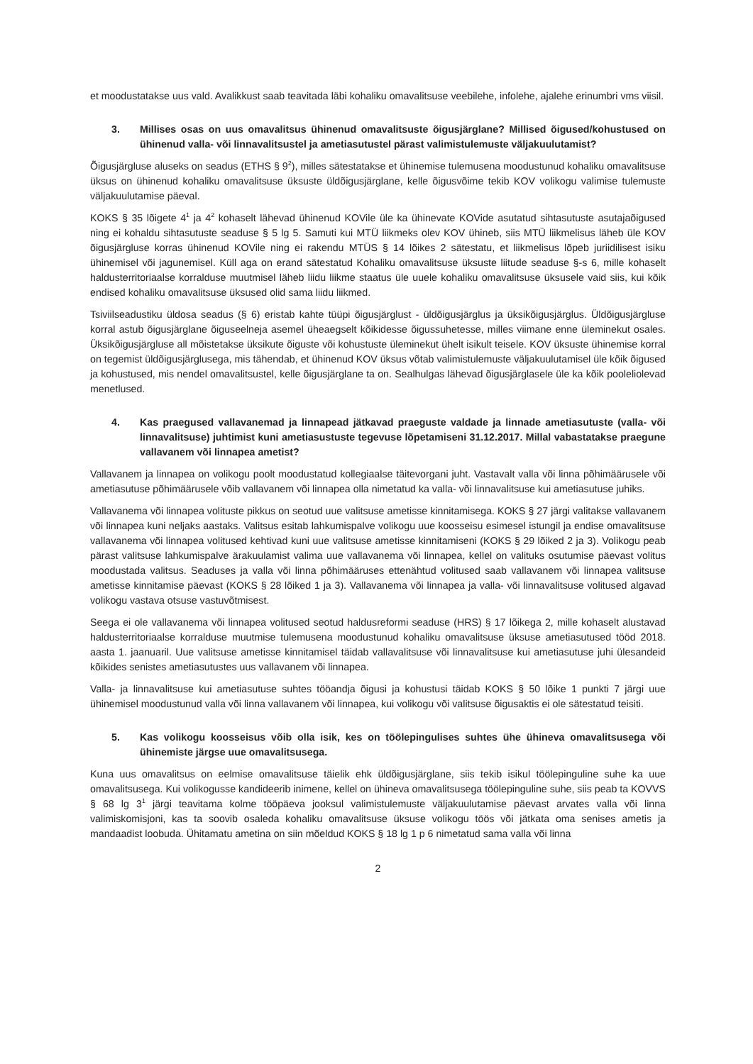et moodustatakse uus vald. Avalikkust saab teavitada läbi kohaliku omavalitsuse veebilehe, infolehe, ajalehe erinumbri vms viisil.
3. Millises osas on uus omavalitsus ühinenud omavalitsuste õigusjärglane? Millised õigused/kohustused on ühinenud valla- või linnavalitsustel ja ametiasutustel pärast valimistulemuste väljakuulutamist?
Õigusjärgluse aluseks on seadus (ETHS § 9<sup>2</sup>), milles sätestatakse et ühinemise tulemusena moodustunud kohaliku omavalitsuse üksus on ühinenud kohaliku omavalitsuse üksuste üldõigusjärglane, kelle õigusvõime tekib KOV volikogu valimise tulemuste väljakuulutamise päeval.
KOKS § 35 lõigete 4<sup>1</sup> ja 4<sup>2</sup> kohaselt lähevad ühinenud KOVile üle ka ühinevate KOVide asutatud sihtasutuste asutajaõigused ning ei kohaldu sihtasutuste seaduse § 5 lg 5. Samuti kui MTÜ liikmeks olev KOV ühineb, siis MTÜ liikmelisus läheb üle KOV õigusjärgluse korras ühinenud KOVile ning ei rakendu MTÜS § 14 lõikes 2 sätestatu, et liikmelisus lõpeb juriidilisest isiku ühinemisel või jagunemisel. Küll aga on erand sätestatud Kohaliku omavalitsuse üksuste liitude seaduse §-s 6, mille kohaselt haldusterritoriaalse korralduse muutmisel läheb liidu liikme staatus üle uuele kohaliku omavalitsuse üksusele vaid siis, kui kõik endised kohaliku omavalitsuse üksused olid sama liidu liikmed.
Tsiviilseadustiku üldosa seadus (§ 6) eristab kahte tüüpi õigusjärglust - üldõigusjärglus ja üksikõigusjärglus. Üldõigusjärgluse korral astub õigusjärglane õiguseelneja asemel üheaegselt kõikidesse õigussuhetesse, milles viimane enne üleminekut osales. Üksikõigusjärgluse all mõistetakse üksikute õiguste või kohustuste üleminekut ühelt isikult teisele. KOV üksuste ühinemise korral on tegemist üldõigusjärglusega, mis tähendab, et ühinenud KOV üksus võtab valimistulemuste väljakuulutamisel üle kõik õigused ja kohustused, mis nendel omavalitsustel, kelle õigusjärglane ta on. Sealhulgas lähevad õigusjärglasele üle ka kõik pooleliolevad menetlused.
4. Kas praegused vallavanemad ja linnapead jätkavad praeguste valdade ja linnade ametiasutuste (valla- või linnavalitsuse) juhtimist kuni ametiasustuste tegevuse lõpetamiseni 31.12.2017. Millal vabastatakse praegune vallavanem või linnapea ametist?
Vallavanem ja linnapea on volikogu poolt moodustatud kollegiaalse täitevorgani juht. Vastavalt valla või linna põhimäärusele või ametiasutuse põhimäärusele võib vallavanem või linnapea olla nimetatud ka valla- või linnavalitsuse kui ametiasutuse juhiks.
Vallavanema või linnapea volituste pikkus on seotud uue valitsuse ametisse kinnitamisega. KOKS § 27 järgi valitakse vallavanem või linnapea kuni neljaks aastaks. Valitsus esitab lahkumispalve volikogu uue koosseisu esimesel istungil ja endise omavalitsuse vallavanema või linnapea volitused kehtivad kuni uue valitsuse ametisse kinnitamiseni (KOKS § 29 lõiked 2 ja 3). Volikogu peab pärast valitsuse lahkumispalve ärakuulamist valima uue vallavanema või linnapea, kellel on valituks osutumise päevast volitus moodustada valitsus. Seaduses ja valla või linna põhimääruses ettenähtud volitused saab vallavanem või linnapea valitsuse ametisse kinnitamise päevast (KOKS § 28 lõiked 1 ja 3). Vallavanema või linnapea ja valla- või linnavalitsuse volitused algavad volikogu vastava otsuse vastuvõtmisest.
Seega ei ole vallavanema või linnapea volitused seotud haldusreformi seaduse (HRS) § 17 lõikega 2, mille kohaselt alustavad haldusterritoriaalse korralduse muutmise tulemusena moodustunud kohaliku omavalitsuse üksuse ametiasutused tööd 2018. aasta 1. jaanuaril. Uue valitsuse ametisse kinnitamisel täidab vallavalitsuse või linnavalitsuse kui ametiasutuse juhi ülesandeid kõikides senistes ametiasutustes uus vallavanem või linnapea.
Valla- ja linnavalitsuse kui ametiasutuse suhtes tööandja õigusi ja kohustusi täidab KOKS § 50 lõike 1 punkti 7 järgi uue ühinemisel moodustunud valla või linna vallavanem või linnapea, kui volikogu või valitsuse õigusaktis ei ole sätestatud teisiti.
5. Kas volikogu koosseisus võib olla isik, kes on töölepingulises suhtes ühe ühineva omavalitsusega või ühinemiste järgse uue omavalitsusega.
Kuna uus omavalitsus on eelmise omavalitsuse täielik ehk üldõigusjärglane, siis tekib isikul tööleping­uline suhe ka uue omavalitsusega. Kui volikogusse kandideerib inimene, kellel on ühineva omavalitsusega töölepinguline suhe, siis peab ta KOVVS § 68 lg 3<sup>1</sup> järgi teavitama kolme tööpäeva jooksul valimistulemuste väljakuulutamise päevast arvates valla või linna valimiskomisjoni, kas ta soovib osaleda kohaliku omavalitsuse üksuse volikogu töös või jätkata oma senises ametis ja mandaadist loobuda. Ühitamatu ametina on siin mõeldud KOKS § 18 lg 1 p 6 nimetatud sama valla või linna
2